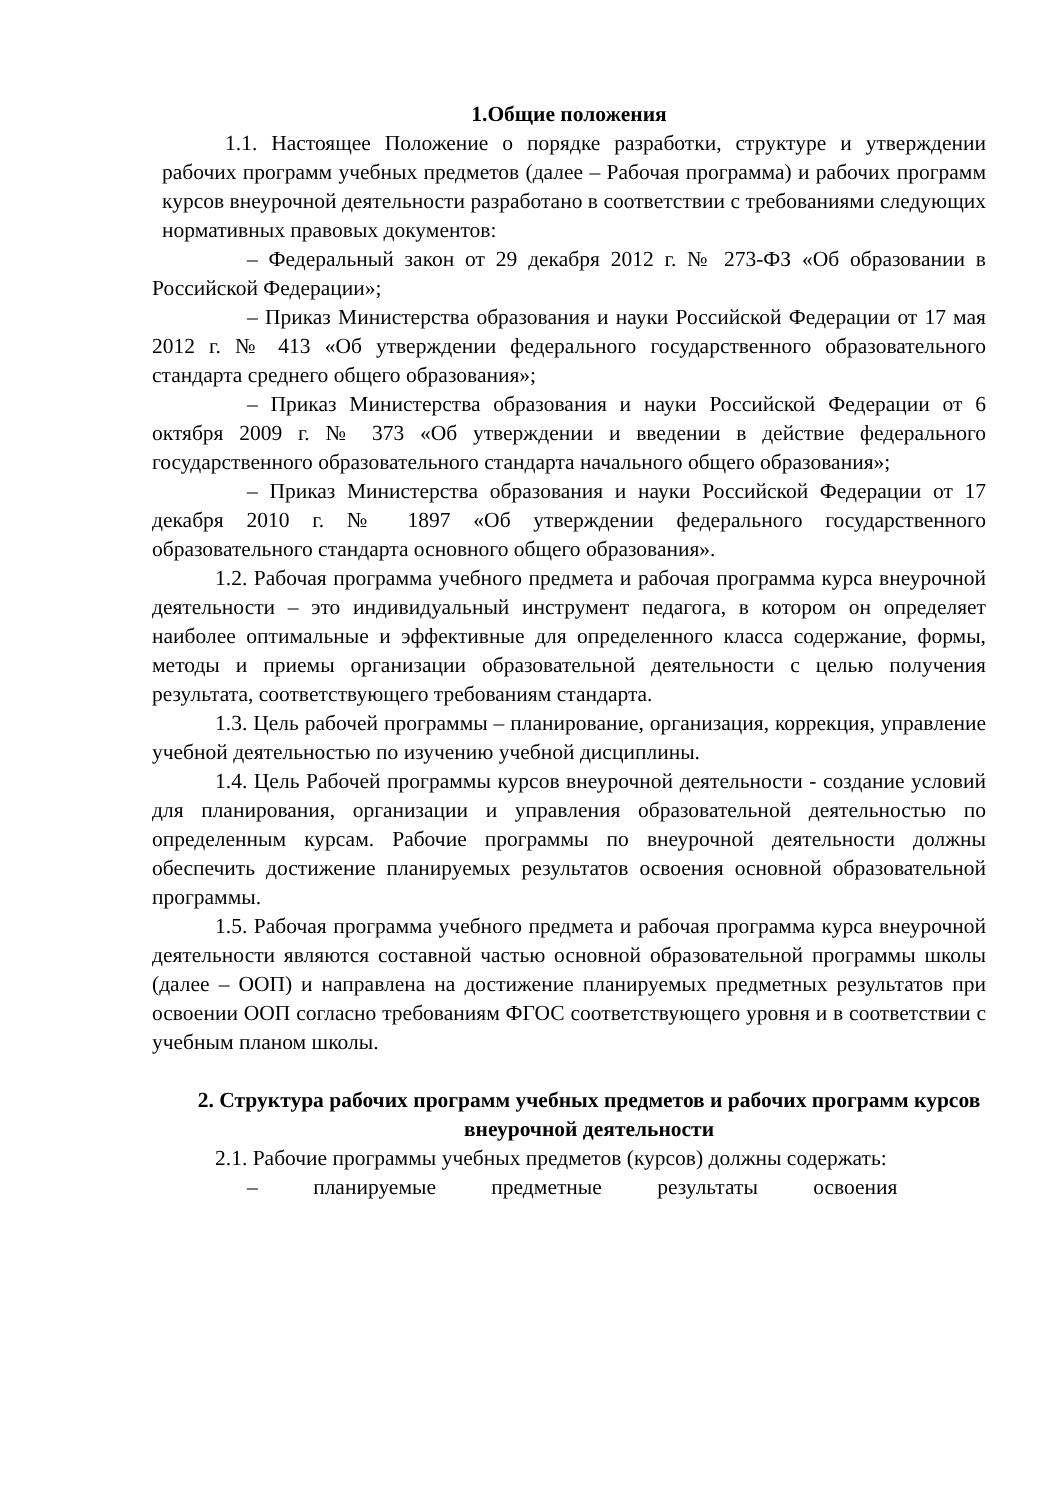1.Общие положения
1.1. Настоящее Положение о порядке разработки, структуре и утверждении рабочих программ учебных предметов (далее – Рабочая программа) и рабочих программ курсов внеурочной деятельности разработано в соответствии с требованиями следующих нормативных правовых документов:
– Федеральный закон от 29 декабря 2012 г. № 273-ФЗ «Об образовании в Российской Федерации»;
– Приказ Министерства образования и науки Российской Федерации от 17 мая 2012 г. № 413 «Об утверждении федерального государственного образовательного стандарта среднего общего образования»;
– Приказ Министерства образования и науки Российской Федерации от 6 октября 2009 г. № 373 «Об утверждении и введении в действие федерального государственного образовательного стандарта начального общего образования»;
– Приказ Министерства образования и науки Российской Федерации от 17 декабря 2010 г. № 1897 «Об утверждении федерального государственного образовательного стандарта основного общего образования».
1.2. Рабочая программа учебного предмета и рабочая программа курса внеурочной деятельности – это индивидуальный инструмент педагога, в котором он определяет наиболее оптимальные и эффективные для определенного класса содержание, формы, методы и приемы организации образовательной деятельности с целью получения результата, соответствующего требованиям стандарта.
1.3. Цель рабочей программы – планирование, организация, коррекция, управление учебной деятельностью по изучению учебной дисциплины.
1.4. Цель Рабочей программы курсов внеурочной деятельности - создание условий для планирования, организации и управления образовательной деятельностью по определенным курсам. Рабочие программы по внеурочной деятельности должны обеспечить достижение планируемых результатов освоения основной образовательной программы.
1.5. Рабочая программа учебного предмета и рабочая программа курса внеурочной деятельности являются составной частью основной образовательной программы школы (далее – ООП) и направлена на достижение планируемых предметных результатов при освоении ООП согласно требованиям ФГОС соответствующего уровня и в соответствии с учебным планом школы.
2. Структура рабочих программ учебных предметов и рабочих программ курсов внеурочной деятельности
2.1. Рабочие программы учебных предметов (курсов) должны содержать:
– планируемые предметные результаты освоения